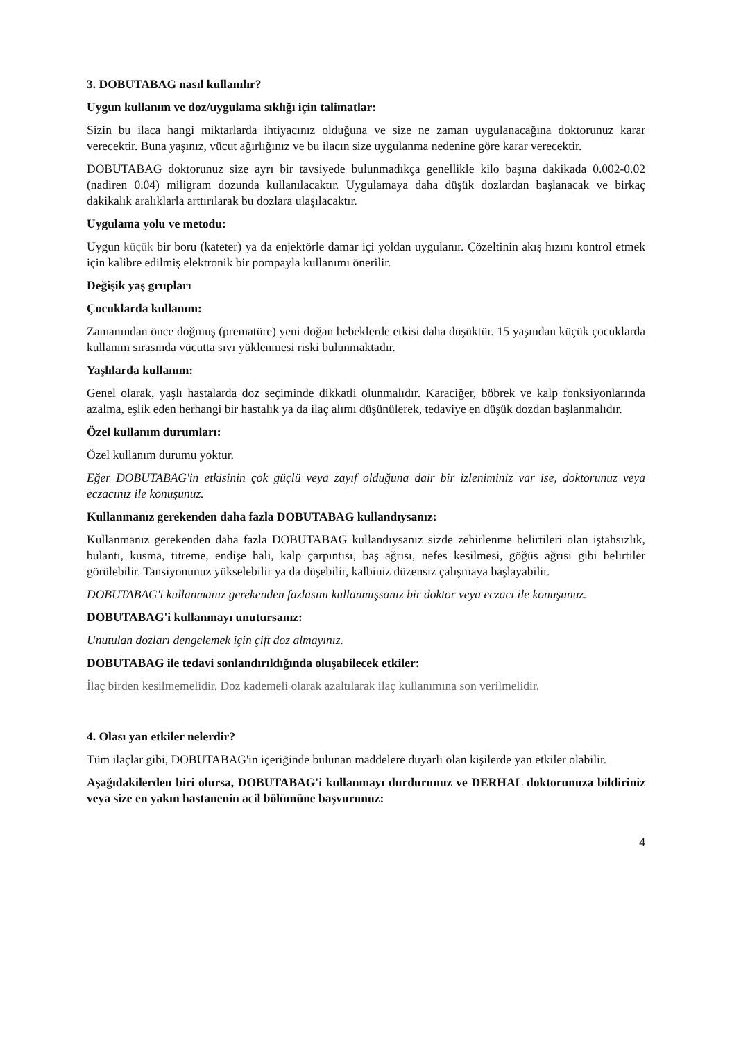3. DOBUTABAG nasıl kullanılır?
Uygun kullanım ve doz/uygulama sıklığı için talimatlar:
Sizin bu ilaca hangi miktarlarda ihtiyacınız olduğuna ve size ne zaman uygulanacağına doktorunuz karar verecektir. Buna yaşınız, vücut ağırlığınız ve bu ilacın size uygulanma nedenine göre karar verecektir.
DOBUTABAG doktorunuz size ayrı bir tavsiyede bulunmadıkça genellikle kilo başına dakikada 0.002-0.02 (nadiren 0.04) miligram dozunda kullanılacaktır. Uygulamaya daha düşük dozlardan başlanacak ve birkaç dakikalık aralıklarla arttırılarak bu dozlara ulaşılacaktır.
Uygulama yolu ve metodu:
Uygun küçük bir boru (kateter) ya da enjektörle damar içi yoldan uygulanır. Çözeltinin akış hızını kontrol etmek için kalibre edilmiş elektronik bir pompayla kullanımı önerilir.
Değişik yaş grupları
Çocuklarda kullanım:
Zamanından önce doğmuş (prematüre) yeni doğan bebeklerde etkisi daha düşüktür. 15 yaşından küçük çocuklarda kullanım sırasında vücutta sıvı yüklenmesi riski bulunmaktadır.
Yaşlılarda kullanım:
Genel olarak, yaşlı hastalarda doz seçiminde dikkatli olunmalıdır. Karaciğer, böbrek ve kalp fonksiyonlarında azalma, eşlik eden herhangi bir hastalık ya da ilaç alımı düşünülerek, tedaviye en düşük dozdan başlanmalıdır.
Özel kullanım durumları:
Özel kullanım durumu yoktur.
Eğer DOBUTABAG'in etkisinin çok güçlü veya zayıf olduğuna dair bir izleniminiz var ise, doktorunuz veya eczacınız ile konuşunuz.
Kullanmanız gerekenden daha fazla DOBUTABAG kullandıysanız:
Kullanmanız gerekenden daha fazla DOBUTABAG kullandıysanız sizde zehirlenme belirtileri olan iştahsızlık, bulantı, kusma, titreme, endişe hali, kalp çarpıntısı, baş ağrısı, nefes kesilmesi, göğüs ağrısı gibi belirtiler görülebilir. Tansiyonunuz yükselebilir ya da düşebilir, kalbiniz düzensiz çalışmaya başlayabilir.
DOBUTABAG'i kullanmanız gerekenden fazlasını kullanmışsanız bir doktor veya eczacı ile konuşunuz.
DOBUTABAG'i kullanmayı unutursanız:
Unutulan dozları dengelemek için çift doz almayınız.
DOBUTABAG ile tedavi sonlandırıldığında oluşabilecek etkiler:
İlaç birden kesilmemelidir. Doz kademeli olarak azaltılarak ilaç kullanımına son verilmelidir.
4. Olası yan etkiler nelerdir?
Tüm ilaçlar gibi, DOBUTABAG'in içeriğinde bulunan maddelere duyarlı olan kişilerde yan etkiler olabilir.
Aşağıdakilerden biri olursa, DOBUTABAG'i kullanmayı durdurunuz ve DERHAL doktorunuza bildiriniz veya size en yakın hastanenin acil bölümüne başvurunuz:
4